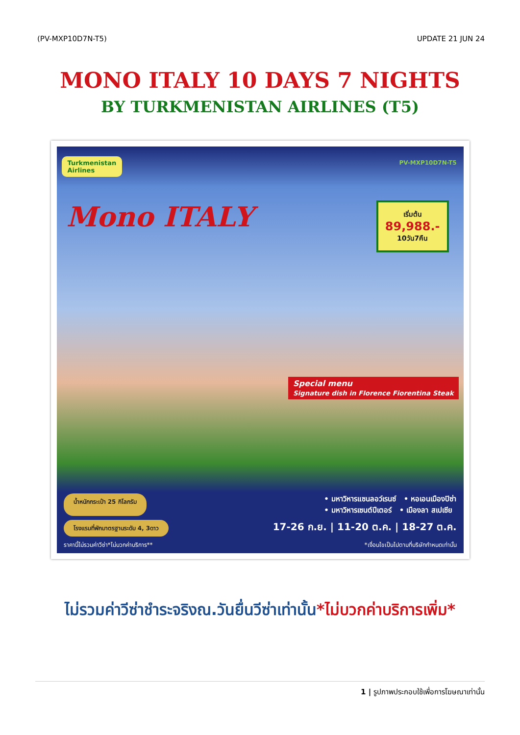(PV-MXP10D7N-T5) UPDATE 21 JUN 24
MONO ITALY 10 DAYS 7 NIGHTS
BY TURKMENISTAN AIRLINES (T5)
Turkmenistan
Airlines
PV-MXP10D7N-T5
Mono ITALY เริ่มต้น
89,988.-
10วัน7คืน
Special menu
Signature dish in Florence Fiorentina Steak
น้ำหนักกระเป๋า 25 กิโลกรัม • มหาวิหารแซนลอว์เรนซ์ • หอเอนเมืองปิซ่า
• มหาวิหารเซนต์ปีเตอร์ • เมืองลา สเปเซีย
โรงแรมที่พักมาตรฐานระดับ 4, 3ดาว 17-26 ก.ย. | 11-20 ต.ค. | 18-27 ต.ค.
ราคานี้ไม่รวมค่าวีซ่า*ไม่บวกค่าบริการ** *เงื่อนไขเป็นไปตามที่บริษัทกำหนดเท่านั้น
ไม่รวมค่าวีซ่าชำระจริงณ.วันยื่นวีซ่าเท่านั้น*ไม่บวกค่าบริการเพิ่ม*
1 | รูปภาพประกอบใช้เพื่อการโฆษณาเท่านั้น